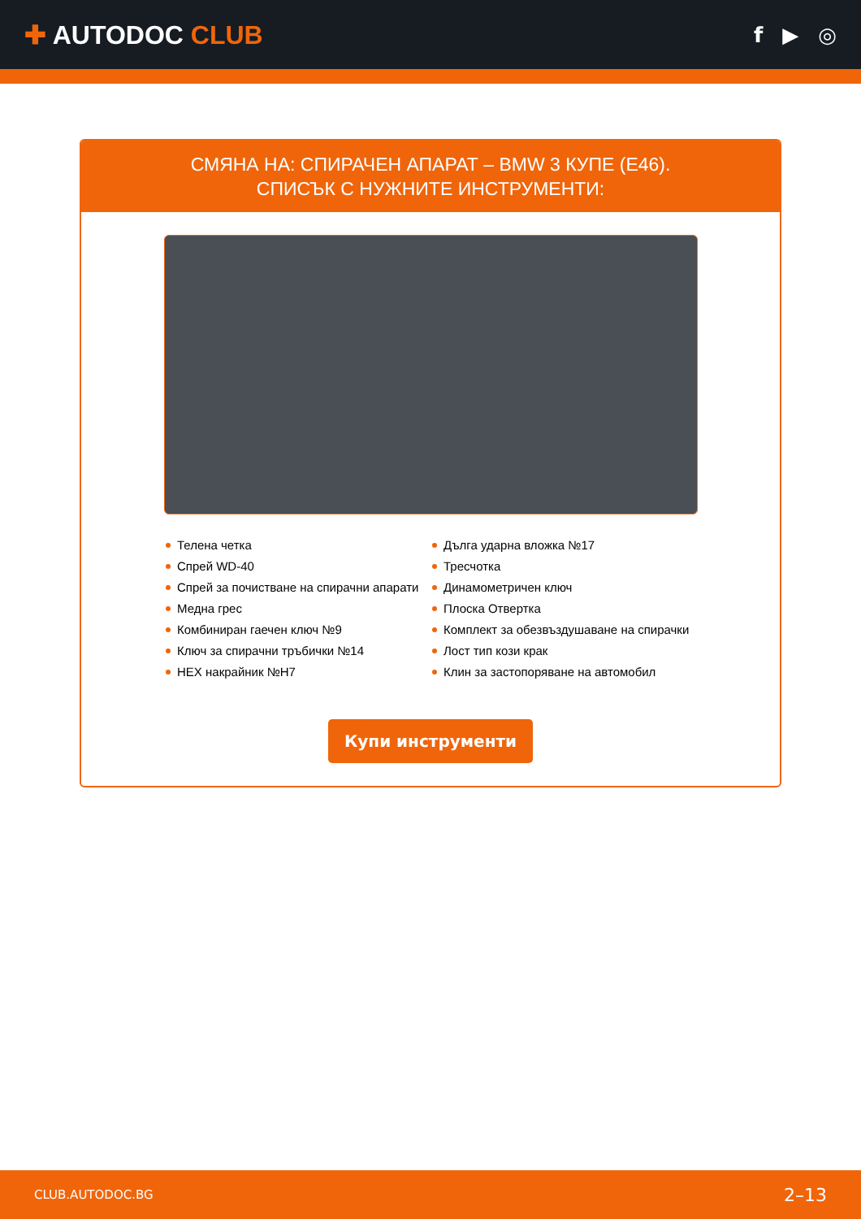✚ AUTODOC CLUB
f ▶ ◎
СМЯНА НА: СПИРАЧЕН АПАРАТ – BMW 3 КУПЕ (E46).
СПИСЪК С НУЖНИТЕ ИНСТРУМЕНТИ:
Телена четка
Спрей WD-40
Спрей за почистване на спирачни апарати
Медна грес
Комбиниран гаечен ключ №9
Ключ за спирачни тръбички №14
HEX накрайник №H7
Дълга ударна вложка №17
Тресчотка
Динамометричен ключ
Плоска Отвертка
Комплект за обезвъздушаване на спирачки
Лост тип кози крак
Клин за застопоряване на автомобил
Купи инструменти
CLUB.AUTODOC.BG 2–13